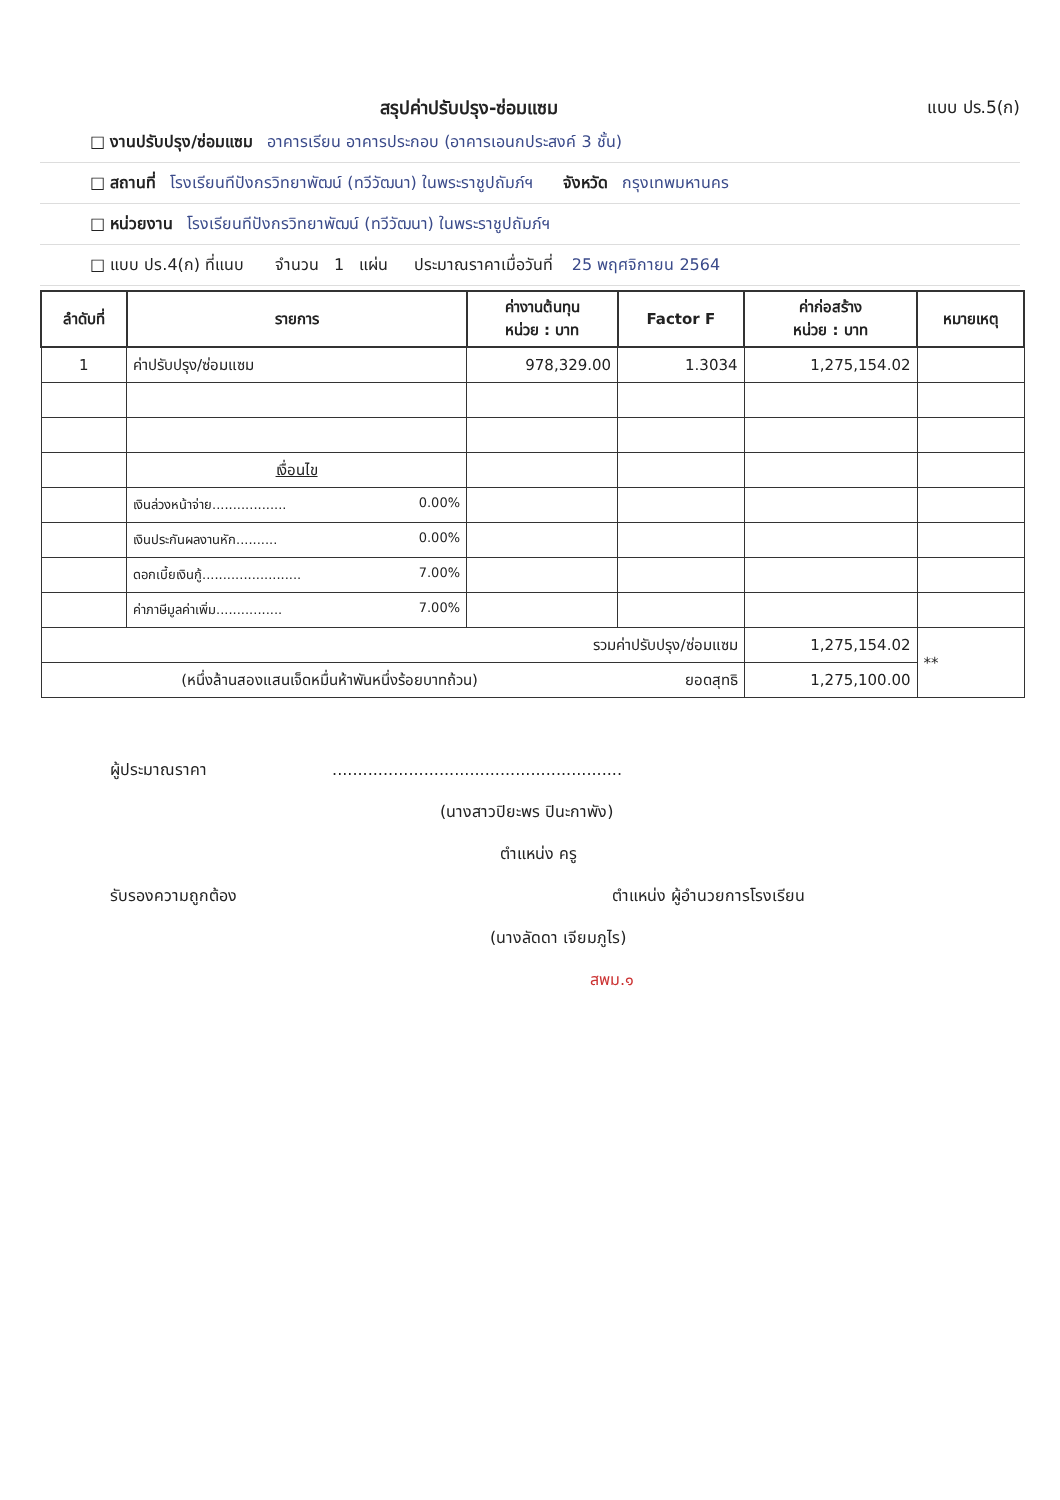สรุปค่าปรับปรุง-ซ่อมแซม แบบ ปร.5(ก)
□ งานปรับปรุง/ซ่อมแซม อาคารเรียน อาคารประกอบ (อาคารเอนกประสงค์ 3 ชั้น)
□ สถานที่ โรงเรียนทีปังกรวิทยาพัฒน์ (ทวีวัฒนา) ในพระราชูปถัมภ์ฯ จังหวัด กรุงเทพมหานคร
□ หน่วยงาน โรงเรียนทีปังกรวิทยาพัฒน์ (ทวีวัฒนา) ในพระราชูปถัมภ์ฯ
□ แบบ ปร.4(ก) ที่แนบ จำนวน 1 แผ่น ประมาณราคาเมื่อวันที่ 25 พฤศจิกายน 2564
| ลำดับที่ | รายการ | ค่างานต้นทุน หน่วย : บาท | Factor F | ค่าก่อสร้าง หน่วย : บาท | หมายเหตุ |
| --- | --- | --- | --- | --- | --- |
| 1 | ค่าปรับปรุง/ซ่อมแซม | 978,329.00 | 1.3034 | 1,275,154.02 | |
| | เงื่อนไข | | | | |
| | เงินล่วงหน้าจ่าย.................. 0.00% | | | | |
| | เงินประกันผลงานหัก.......... 0.00% | | | | |
| | ดอกเบี้ยเงินกู้........................ 7.00% | | | | |
| | ค่าภาษีมูลค่าเพิ่ม................ 7.00% | | | | |
| รวมค่าปรับปรุง/ซ่อมแซม | | | | 1,275,154.02 | ** |
| (หนึ่งล้านสองแสนเจ็ดหมื่นห้าพันหนึ่งร้อยบาทถ้วน) | | | ยอดสุทธิ | 1,275,100.00 | |
ผู้ประมาณราคา .........................................................
(นางสาวปิยะพร ปินะกาพัง)
ตำแหน่ง ครู
รับรองความถูกต้อง ตำแหน่ง ผู้อำนวยการโรงเรียน
(นางลัดดา เจียมภูไร)
สพม.๑